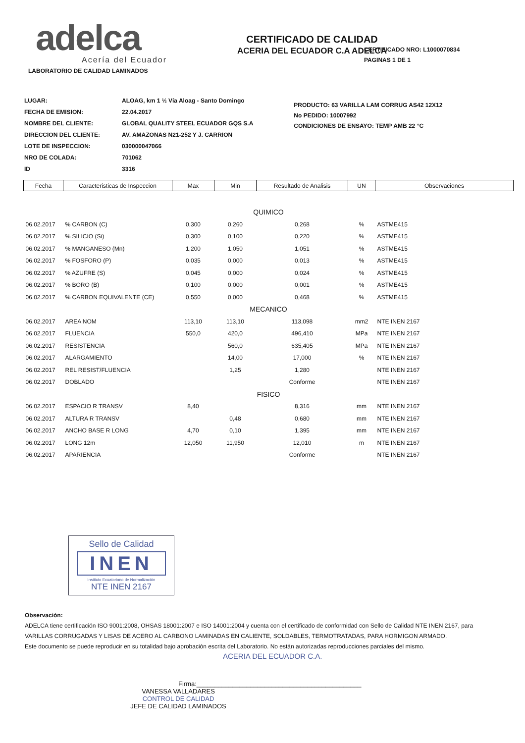adelca
Acería del Ecuador
CERTIFICADO DE CALIDAD
ACERIA DEL ECUADOR C.A ADELCA
CERTIFICADO NRO: L1000070834
PAGINAS 1 DE 1
LABORATORIO DE CALIDAD LAMINADOS
| LUGAR: | ALOAG, km 1 ½ Vía Aloag - Santo Domingo |
| FECHA DE EMISION: | 22.04.2017 |
| NOMBRE DEL CLIENTE: | GLOBAL QUALITY STEEL ECUADOR GQS S.A |
| DIRECCION DEL CLIENTE: | AV. AMAZONAS N21-252 Y J. CARRION |
| LOTE DE INSPECCION: | 030000047066 |
| NRO DE COLADA: | 701062 |
| ID | 3316 |
PRODUCTO: 63 VARILLA LAM CORRUG AS42 12X12
No PEDIDO: 10007992
CONDICIONES DE ENSAYO: TEMP AMB 22 °C
| Fecha | Caracteristicas de Inspeccion | Max | Min | Resultado de Analisis | UN | Observaciones |
| --- | --- | --- | --- | --- | --- | --- |
| QUIMICO | | | | | | |
| 06.02.2017 | % CARBON (C) | 0,300 | 0,260 | 0,268 | % | ASTME415 |
| 06.02.2017 | % SILICIO (Si) | 0,300 | 0,100 | 0,220 | % | ASTME415 |
| 06.02.2017 | % MANGANESO (Mn) | 1,200 | 1,050 | 1,051 | % | ASTME415 |
| 06.02.2017 | % FOSFORO (P) | 0,035 | 0,000 | 0,013 | % | ASTME415 |
| 06.02.2017 | % AZUFRE (S) | 0,045 | 0,000 | 0,024 | % | ASTME415 |
| 06.02.2017 | % BORO (B) | 0,100 | 0,000 | 0,001 | % | ASTME415 |
| 06.02.2017 | % CARBON EQUIVALENTE (CE) | 0,550 | 0,000 | 0,468 | % | ASTME415 |
| MECANICO | | | | | | |
| 06.02.2017 | AREA NOM | 113,10 | 113,10 | 113,098 | mm2 | NTE INEN 2167 |
| 06.02.2017 | FLUENCIA | 550,0 | 420,0 | 496,410 | MPa | NTE INEN 2167 |
| 06.02.2017 | RESISTENCIA | | 560,0 | 635,405 | MPa | NTE INEN 2167 |
| 06.02.2017 | ALARGAMIENTO | | 14,00 | 17,000 | % | NTE INEN 2167 |
| 06.02.2017 | REL RESIST/FLUENCIA | | 1,25 | 1,280 | | NTE INEN 2167 |
| 06.02.2017 | DOBLADO | | | Conforme | | NTE INEN 2167 |
| FISICO | | | | | | |
| 06.02.2017 | ESPACIO R TRANSV | 8,40 | | 8,316 | mm | NTE INEN 2167 |
| 06.02.2017 | ALTURA R TRANSV | | 0,48 | 0,680 | mm | NTE INEN 2167 |
| 06.02.2017 | ANCHO BASE R LONG | 4,70 | 0,10 | 1,395 | mm | NTE INEN 2167 |
| 06.02.2017 | LONG 12m | 12,050 | 11,950 | 12,010 | m | NTE INEN 2167 |
| 06.02.2017 | APARIENCIA | | | Conforme | | NTE INEN 2167 |
Sello de Calidad
INEN
Instituto Ecuatoriano de Normalización
NTE INEN 2167
Observación:
ADELCA tiene certificación ISO 9001:2008, OHSAS 18001:2007 e ISO 14001:2004 y cuenta con el certificado de conformidad con Sello de Calidad NTE INEN 2167, para
VARILLAS CORRUGADAS Y LISAS DE ACERO AL CARBONO LAMINADAS EN CALIENTE, SOLDABLES, TERMOTRATADAS, PARA HORMIGON ARMADO.
Este documento se puede reproducir en su totalidad bajo aprobación escrita del Laboratorio. No están autorizadas reproducciones parciales del mismo.
ACERIA DEL ECUADOR C.A.
Firma:______________________________________________
VANESSA VALLADARES
CONTROL DE CALIDAD
JEFE DE CALIDAD LAMINADOS